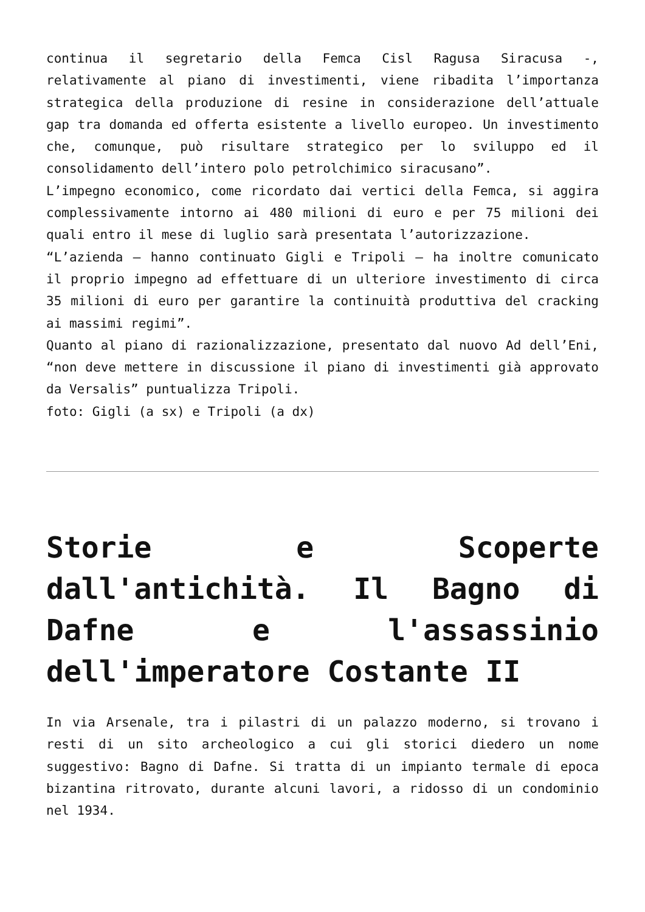continua il segretario della Femca Cisl Ragusa Siracusa -, relativamente al piano di investimenti, viene ribadita l’importanza strategica della produzione di resine in considerazione dell’attuale gap tra domanda ed offerta esistente a livello europeo. Un investimento che, comunque, può risultare strategico per lo sviluppo ed il consolidamento dell’intero polo petrolchimico siracusano”.
L’impegno economico, come ricordato dai vertici della Femca, si aggira complessivamente intorno ai 480 milioni di euro e per 75 milioni dei quali entro il mese di luglio sarà presentata l’autorizzazione.
“L’azienda – hanno continuato Gigli e Tripoli – ha inoltre comunicato il proprio impegno ad effettuare di un ulteriore investimento di circa 35 milioni di euro per garantire la continuità produttiva del cracking ai massimi regimi”.
Quanto al piano di razionalizzazione, presentato dal nuovo Ad dell’Eni, “non deve mettere in discussione il piano di investimenti già approvato da Versalis” puntualizza Tripoli.
foto: Gigli (a sx) e Tripoli (a dx)
Storie e Scoperte dall'antichità. Il Bagno di Dafne e l'assassinio dell'imperatore Costante II
In via Arsenale, tra i pilastri di un palazzo moderno, si trovano i resti di un sito archeologico a cui gli storici diedero un nome suggestivo: Bagno di Dafne. Si tratta di un impianto termale di epoca bizantina ritrovato, durante alcuni lavori, a ridosso di un condominio nel 1934.